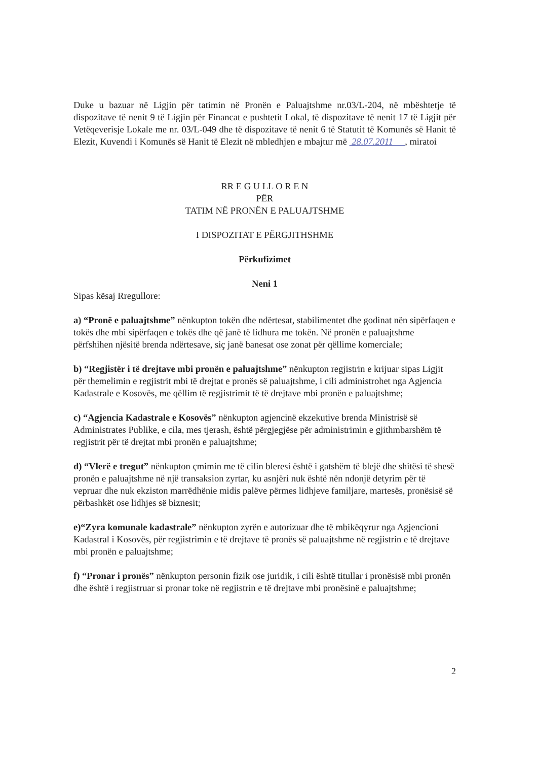Duke u bazuar në Ligjin për tatimin në Pronën e Paluajtshme nr.03/L-204, në mbështetje të dispozitave të nenit 9 të Ligjin për Financat e pushtetit Lokal, të dispozitave të nenit 17 të Ligjit për Vetëqeverisje Lokale me nr. 03/L-049 dhe të dispozitave të nenit 6 të Statutit të Komunës së Hanit të Elezit, Kuvendi i Komunës së Hanit të Elezit në mbledhjen e mbajtur më 28.07.2011 , miratoi
RR E G U LL O R E N
PËR
TATIM NË PRONËN E PALUAJTSHME
I DISPOZITAT E PËRGJITHSHME
Përkufizimet
Neni 1
Sipas kësaj Rregullore:
a) “Pronë e paluajtshme” nënkupton tokën dhe ndërtesat, stabilimentet dhe godinat nën sipërfaqen e tokës dhe mbi sipërfaqen e tokës dhe që janë të lidhura me tokën. Në pronën e paluajtshme përfshihen njësitë brenda ndërtesave, siç janë banesat ose zonat për qëllime komerciale;
b) “Regjistër i të drejtave mbi pronën e paluajtshme” nënkupton regjistrin e krijuar sipas Ligjit për themelimin e regjistrit mbi të drejtat e pronës së paluajtshme, i cili administrohet nga Agjencia Kadastrale e Kosovës, me qëllim të regjistrimit të të drejtave mbi pronën e paluajtshme;
c) “Agjencia Kadastrale e Kosovës” nënkupton agjencinë ekzekutive brenda Ministrisë së Administrates Publike, e cila, mes tjerash, është përgjegjëse për administrimin e gjithmbarshëm të regjistrit për të drejtat mbi pronën e paluajtshme;
d) “Vlerë e tregut” nënkupton çmimin me të cilin bleresi është i gatshëm të blejë dhe shitësi të shesë pronën e paluajtshme në një transaksion zyrtar, ku asnjëri nuk është nën ndonjë detyrim për të vepruar dhe nuk ekziston marrëdhënie midis palëve përmes lidhjeve familjare, martesës, pronësisë së përbashkët ose lidhjes së biznesit;
e)“Zyra komunale kadastrale” nënkupton zyrën e autorizuar dhe të mbikëqyrur nga Agjencioni Kadastral i Kosovës, për regjistrimin e të drejtave të pronës së paluajtshme në regjistrin e të drejtave mbi pronën e paluajtshme;
f) “Pronar i pronës” nënkupton personin fizik ose juridik, i cili është titullar i pronësisë mbi pronën dhe është i regjistruar si pronar toke në regjistrin e të drejtave mbi pronësinë e paluajtshme;
2